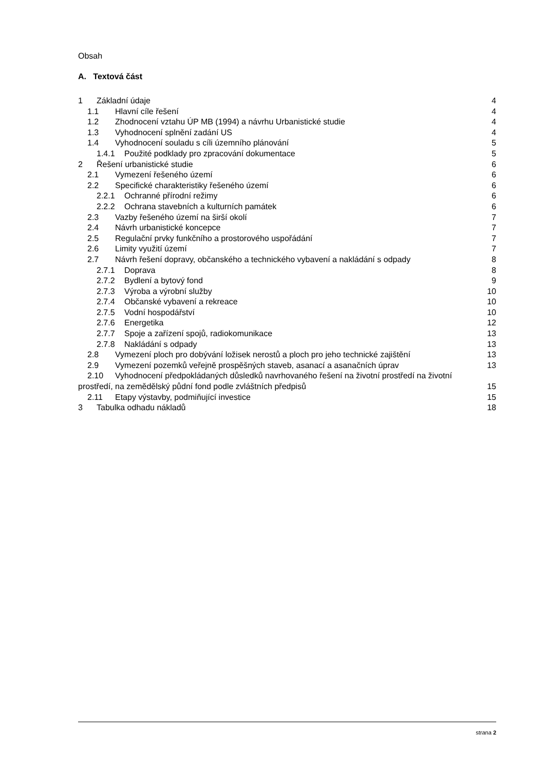Obsah
A. Textová část
1 Základní údaje 4
1.1 Hlavní cíle řešení 4
1.2 Zhodnocení vztahu ÚP MB (1994) a návrhu Urbanistické studie 4
1.3 Vyhodnocení splnění zadání US 4
1.4 Vyhodnocení souladu s cíli územního plánování 5
1.4.1 Použité podklady pro zpracování dokumentace 5
2 Řešení urbanistické studie 6
2.1 Vymezení řešeného území 6
2.2 Specifické charakteristiky řešeného území 6
2.2.1 Ochranné přírodní režimy 6
2.2.2 Ochrana stavebních a kulturních památek 6
2.3 Vazby řešeného území na širší okolí 7
2.4 Návrh urbanistické koncepce 7
2.5 Regulační prvky funkčního a prostorového uspořádání 7
2.6 Limity využití území 7
2.7 Návrh řešení dopravy, občanského a technického vybavení a nakládání s odpady 8
2.7.1 Doprava 8
2.7.2 Bydlení a bytový fond 9
2.7.3 Výroba a výrobní služby 10
2.7.4 Občanské vybavení a rekreace 10
2.7.5 Vodní hospodářství 10
2.7.6 Energetika 12
2.7.7 Spoje a zařízení spojů, radiokomunikace 13
2.7.8 Nakládání s odpady 13
2.8 Vymezení ploch pro dobývání ložisek nerostů a ploch pro jeho technické zajištění 13
2.9 Vymezení pozemků veřejně prospěšných staveb, asanací a asanačních úprav 13
2.10 Vyhodnocení předpokládaných důsledků navrhovaného řešení na životní prostředí na životní
prostředí, na zemědělský půdní fond podle zvláštních předpisů 15
2.11 Etapy výstavby, podmiňující investice 15
3 Tabulka odhadu nákladů 18
strana 2